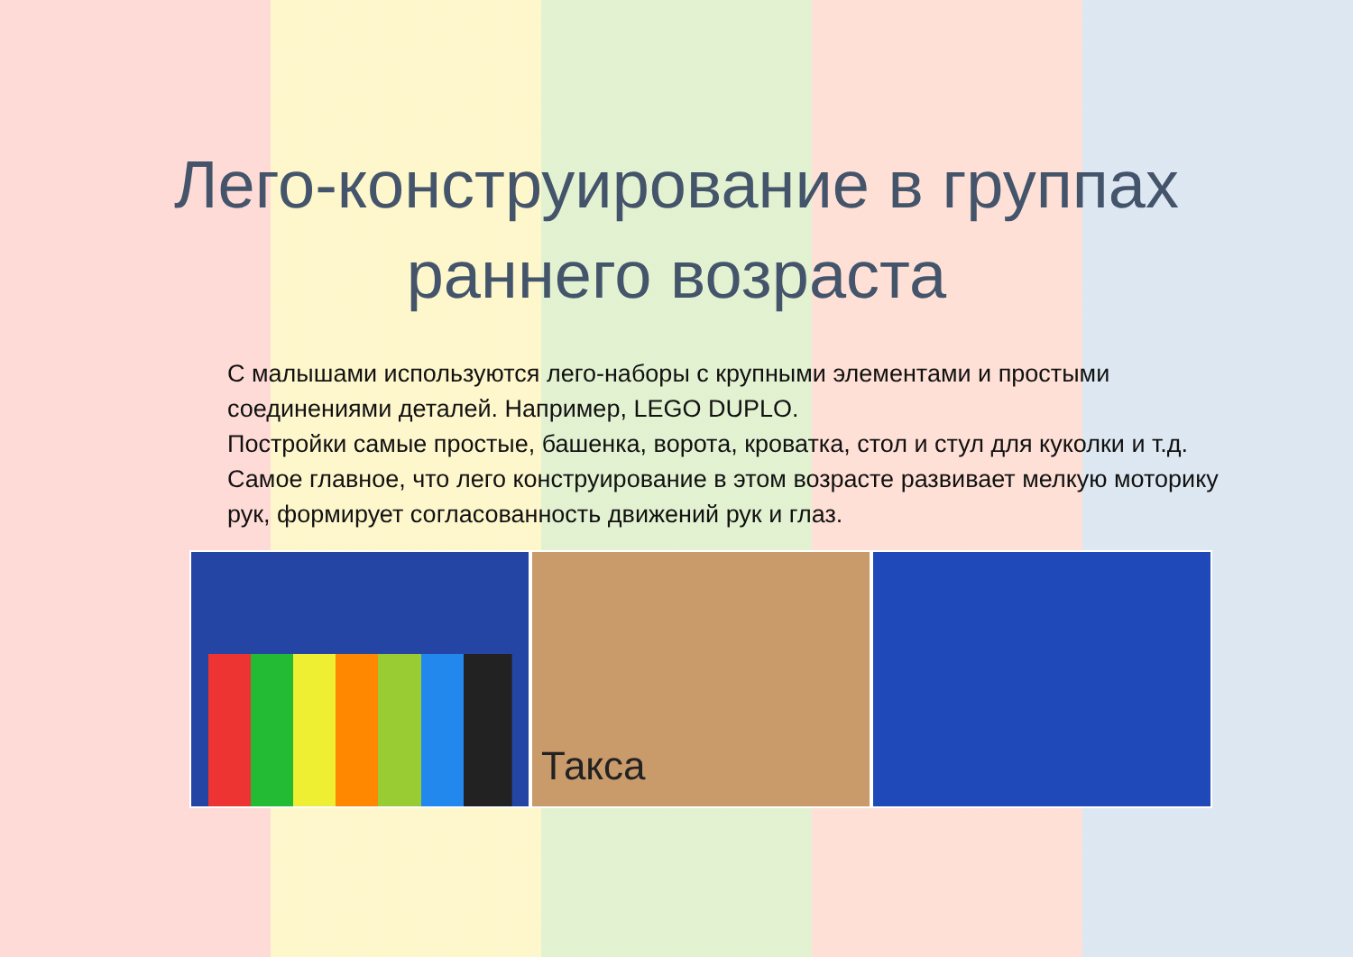Лего-конструирование в группах раннего возраста
С малышами используются лего-наборы с крупными элементами и простыми соединениями деталей. Например, LEGO DUPLO.
Постройки самые простые, башенка, ворота, кроватка, стол и стул для куколки и т.д.
Самое главное, что лего конструирование в этом возрасте развивает мелкую моторику рук, формирует согласованность движений рук и глаз.
Такса